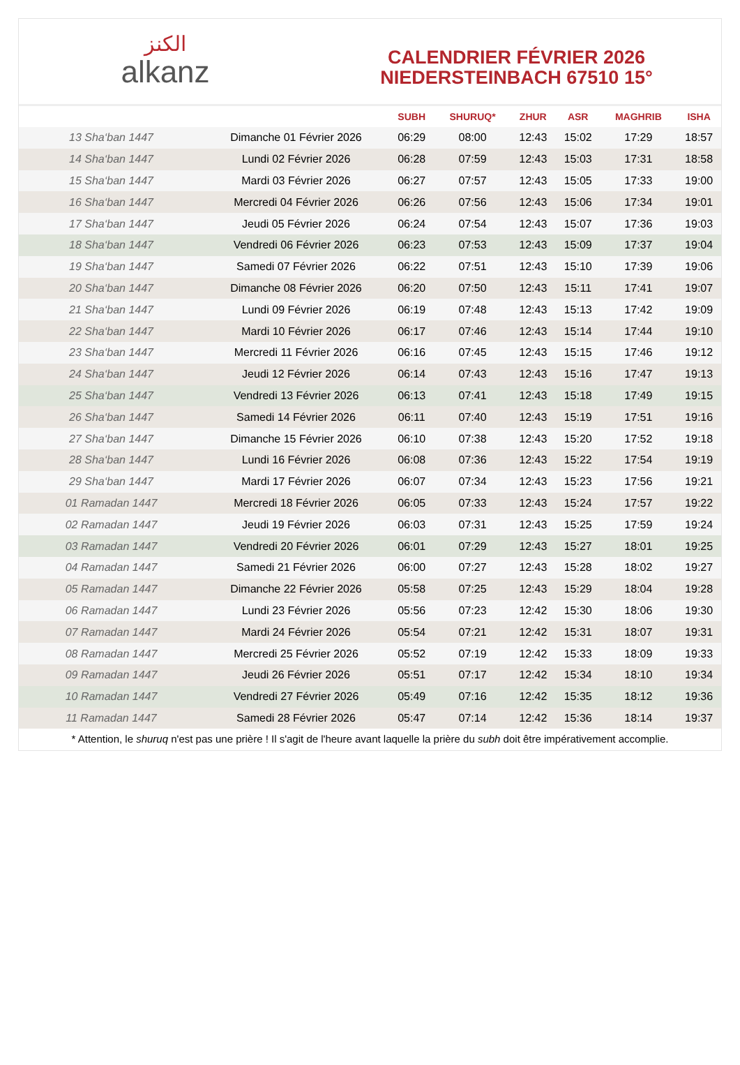ﺍﻟﻜﻨﺰ
alkanz
CALENDRIER FÉVRIER 2026
NIEDERSTEINBACH 67510 15°
| | | SUBH | SHURUQ* | ZHUR | ASR | MAGHRIB | ISHA |
| --- | --- | --- | --- | --- | --- | --- | --- |
| 13 Sha‘ban 1447 | Dimanche 01 Février 2026 | 06:29 | 08:00 | 12:43 | 15:02 | 17:29 | 18:57 |
| 14 Sha‘ban 1447 | Lundi 02 Février 2026 | 06:28 | 07:59 | 12:43 | 15:03 | 17:31 | 18:58 |
| 15 Sha‘ban 1447 | Mardi 03 Février 2026 | 06:27 | 07:57 | 12:43 | 15:05 | 17:33 | 19:00 |
| 16 Sha‘ban 1447 | Mercredi 04 Février 2026 | 06:26 | 07:56 | 12:43 | 15:06 | 17:34 | 19:01 |
| 17 Sha‘ban 1447 | Jeudi 05 Février 2026 | 06:24 | 07:54 | 12:43 | 15:07 | 17:36 | 19:03 |
| 18 Sha‘ban 1447 | Vendredi 06 Février 2026 | 06:23 | 07:53 | 12:43 | 15:09 | 17:37 | 19:04 |
| 19 Sha‘ban 1447 | Samedi 07 Février 2026 | 06:22 | 07:51 | 12:43 | 15:10 | 17:39 | 19:06 |
| 20 Sha‘ban 1447 | Dimanche 08 Février 2026 | 06:20 | 07:50 | 12:43 | 15:11 | 17:41 | 19:07 |
| 21 Sha‘ban 1447 | Lundi 09 Février 2026 | 06:19 | 07:48 | 12:43 | 15:13 | 17:42 | 19:09 |
| 22 Sha‘ban 1447 | Mardi 10 Février 2026 | 06:17 | 07:46 | 12:43 | 15:14 | 17:44 | 19:10 |
| 23 Sha‘ban 1447 | Mercredi 11 Février 2026 | 06:16 | 07:45 | 12:43 | 15:15 | 17:46 | 19:12 |
| 24 Sha‘ban 1447 | Jeudi 12 Février 2026 | 06:14 | 07:43 | 12:43 | 15:16 | 17:47 | 19:13 |
| 25 Sha‘ban 1447 | Vendredi 13 Février 2026 | 06:13 | 07:41 | 12:43 | 15:18 | 17:49 | 19:15 |
| 26 Sha‘ban 1447 | Samedi 14 Février 2026 | 06:11 | 07:40 | 12:43 | 15:19 | 17:51 | 19:16 |
| 27 Sha‘ban 1447 | Dimanche 15 Février 2026 | 06:10 | 07:38 | 12:43 | 15:20 | 17:52 | 19:18 |
| 28 Sha‘ban 1447 | Lundi 16 Février 2026 | 06:08 | 07:36 | 12:43 | 15:22 | 17:54 | 19:19 |
| 29 Sha‘ban 1447 | Mardi 17 Février 2026 | 06:07 | 07:34 | 12:43 | 15:23 | 17:56 | 19:21 |
| 01 Ramadan 1447 | Mercredi 18 Février 2026 | 06:05 | 07:33 | 12:43 | 15:24 | 17:57 | 19:22 |
| 02 Ramadan 1447 | Jeudi 19 Février 2026 | 06:03 | 07:31 | 12:43 | 15:25 | 17:59 | 19:24 |
| 03 Ramadan 1447 | Vendredi 20 Février 2026 | 06:01 | 07:29 | 12:43 | 15:27 | 18:01 | 19:25 |
| 04 Ramadan 1447 | Samedi 21 Février 2026 | 06:00 | 07:27 | 12:43 | 15:28 | 18:02 | 19:27 |
| 05 Ramadan 1447 | Dimanche 22 Février 2026 | 05:58 | 07:25 | 12:43 | 15:29 | 18:04 | 19:28 |
| 06 Ramadan 1447 | Lundi 23 Février 2026 | 05:56 | 07:23 | 12:42 | 15:30 | 18:06 | 19:30 |
| 07 Ramadan 1447 | Mardi 24 Février 2026 | 05:54 | 07:21 | 12:42 | 15:31 | 18:07 | 19:31 |
| 08 Ramadan 1447 | Mercredi 25 Février 2026 | 05:52 | 07:19 | 12:42 | 15:33 | 18:09 | 19:33 |
| 09 Ramadan 1447 | Jeudi 26 Février 2026 | 05:51 | 07:17 | 12:42 | 15:34 | 18:10 | 19:34 |
| 10 Ramadan 1447 | Vendredi 27 Février 2026 | 05:49 | 07:16 | 12:42 | 15:35 | 18:12 | 19:36 |
| 11 Ramadan 1447 | Samedi 28 Février 2026 | 05:47 | 07:14 | 12:42 | 15:36 | 18:14 | 19:37 |
* Attention, le shuruq n'est pas une prière ! Il s'agit de l'heure avant laquelle la prière du subh doit être impérativement accomplie.